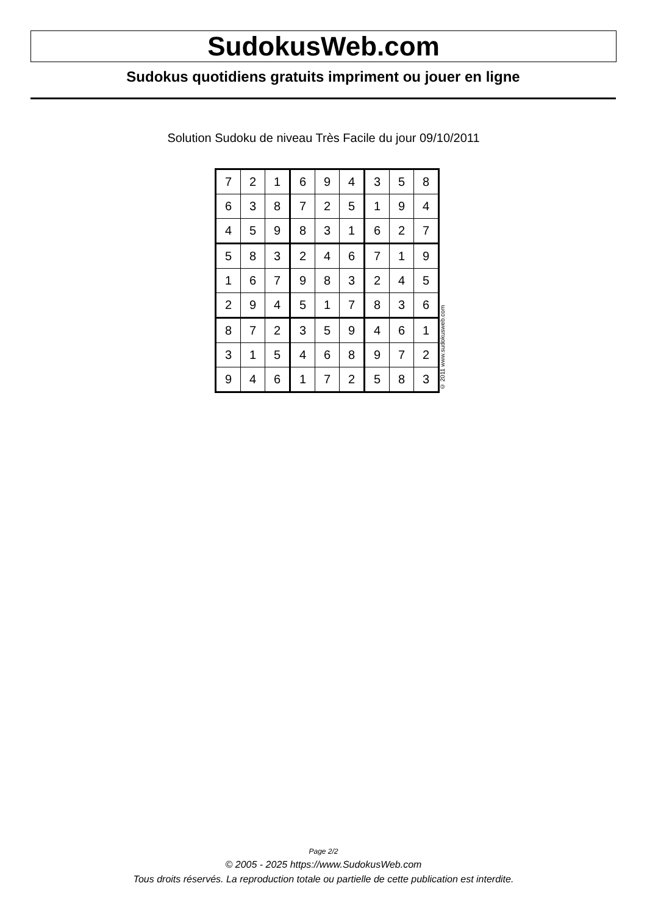SudokusWeb.com
Sudokus quotidiens gratuits impriment ou jouer en ligne
Solution Sudoku de niveau Très Facile du jour 09/10/2011
| 7 | 2 | 1 | 6 | 9 | 4 | 3 | 5 | 8 |
| 6 | 3 | 8 | 7 | 2 | 5 | 1 | 9 | 4 |
| 4 | 5 | 9 | 8 | 3 | 1 | 6 | 2 | 7 |
| 5 | 8 | 3 | 2 | 4 | 6 | 7 | 1 | 9 |
| 1 | 6 | 7 | 9 | 8 | 3 | 2 | 4 | 5 |
| 2 | 9 | 4 | 5 | 1 | 7 | 8 | 3 | 6 |
| 8 | 7 | 2 | 3 | 5 | 9 | 4 | 6 | 1 |
| 3 | 1 | 5 | 4 | 6 | 8 | 9 | 7 | 2 |
| 9 | 4 | 6 | 1 | 7 | 2 | 5 | 8 | 3 |
© 2011 www.sudokusweb.com
Page 2/2
© 2005 - 2025 https://www.SudokusWeb.com
Tous droits réservés. La reproduction totale ou partielle de cette publication est interdite.